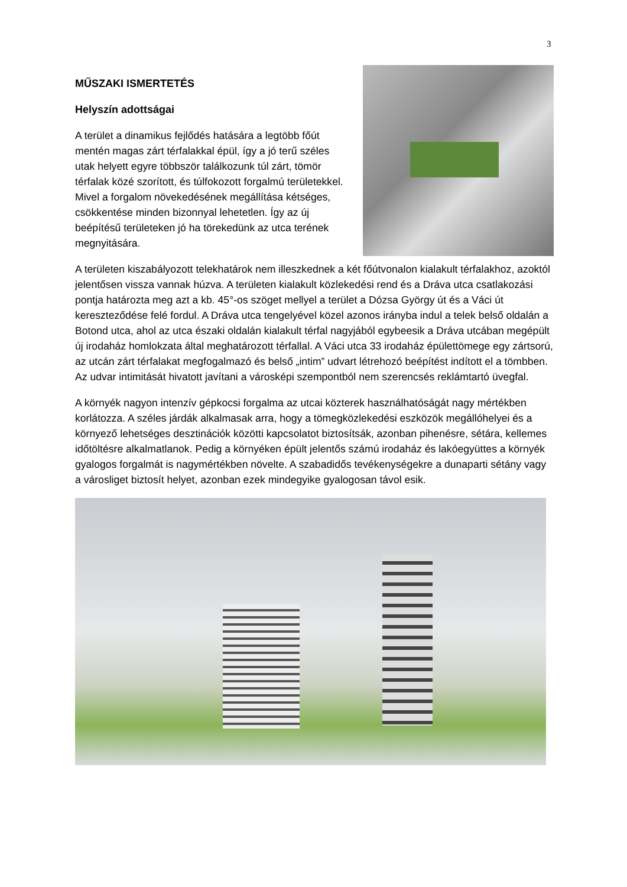3
MŰSZAKI ISMERTETÉS
Helyszín adottságai
A terület a dinamikus fejlődés hatására a legtöbb főút mentén magas zárt térfalakkal épül, így a jó terű széles utak helyett egyre többször találkozunk túl zárt, tömör térfalak közé szorított, és túlfokozott forgalmú területekkel. Mivel a forgalom növekedésének megállítása kétséges, csökkentése minden bizonnyal lehetetlen. Így az új beépítésű területeken jó ha törekedünk az utca terének megnyitására.
A területen kiszabályozott telekhatárok nem illeszkednek a két főútvonalon kialakult térfalakhoz, azoktól jelentősen vissza vannak húzva. A területen kialakult közlekedési rend és a Dráva utca csatlakozási pontja határozta meg azt a kb. 45°-os szöget mellyel a terület a Dózsa György út és a Váci út kereszteződése felé fordul. A Dráva utca tengelyével közel azonos irányba indul a telek belső oldalán a Botond utca, ahol az utca északi oldalán kialakult térfal nagyjából egybeesik a Dráva utcában megépült új irodaház homlokzata által meghatározott térfallal. A Váci utca 33 irodaház épülettömege egy zártsorú, az utcán zárt térfalakat megfogalmazó és belső „intim” udvart létrehozó beépítést indított el a tömbben. Az udvar intimitását hivatott javítani a városképi szempontból nem szerencsés reklámtartó üvegfal.
A környék nagyon intenzív gépkocsi forgalma az utcai közterek használhatóságát nagy mértékben korlátozza. A széles járdák alkalmasak arra, hogy a tömegközlekedési eszközök megállóhelyei és a környező lehetséges desztinációk közötti kapcsolatot biztosítsák, azonban pihenésre, sétára, kellemes időtöltésre alkalmatlanok. Pedig a környéken épült jelentős számú irodaház és lakóegyüttes a környék gyalogos forgalmát is nagymértékben növelte. A szabadidős tevékenységekre a dunaparti sétány vagy a városliget biztosít helyet, azonban ezek mindegyike gyalogosan távol esik.